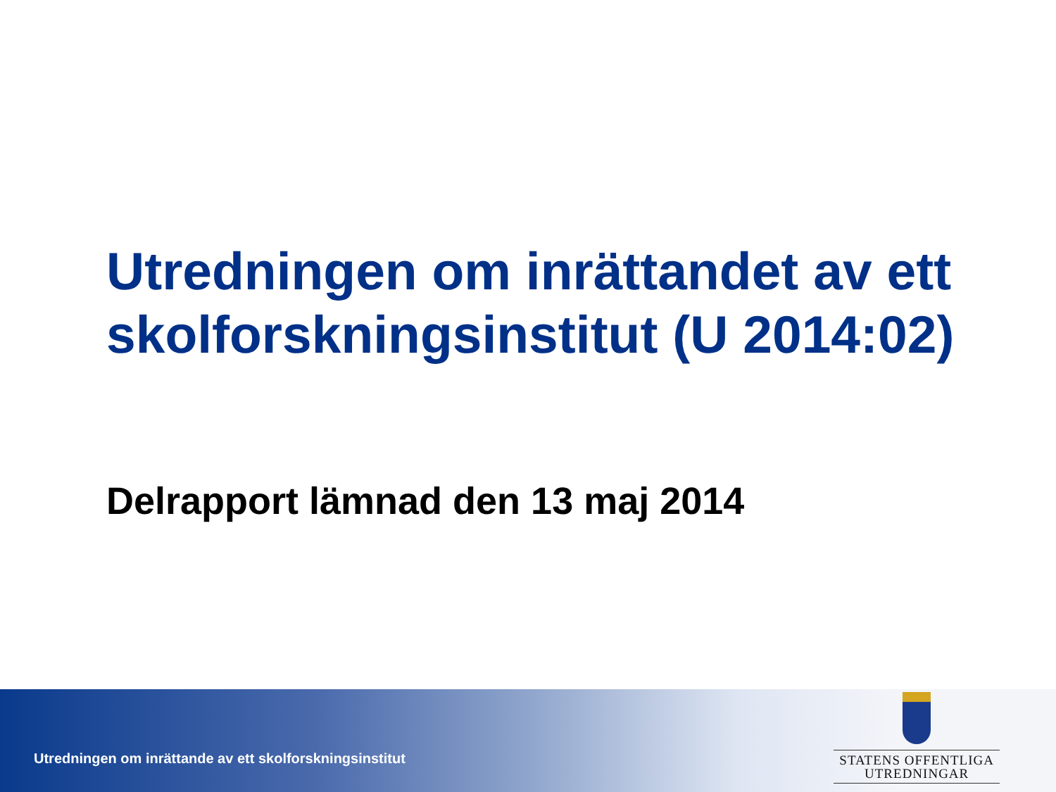Utredningen om inrättandet av ett skolforskningsinstitut (U 2014:02)
Delrapport lämnad den 13 maj 2014
Utredningen om inrättande av ett skolforskningsinstitut
STATENS OFFENTLIGA
UTREDNINGAR